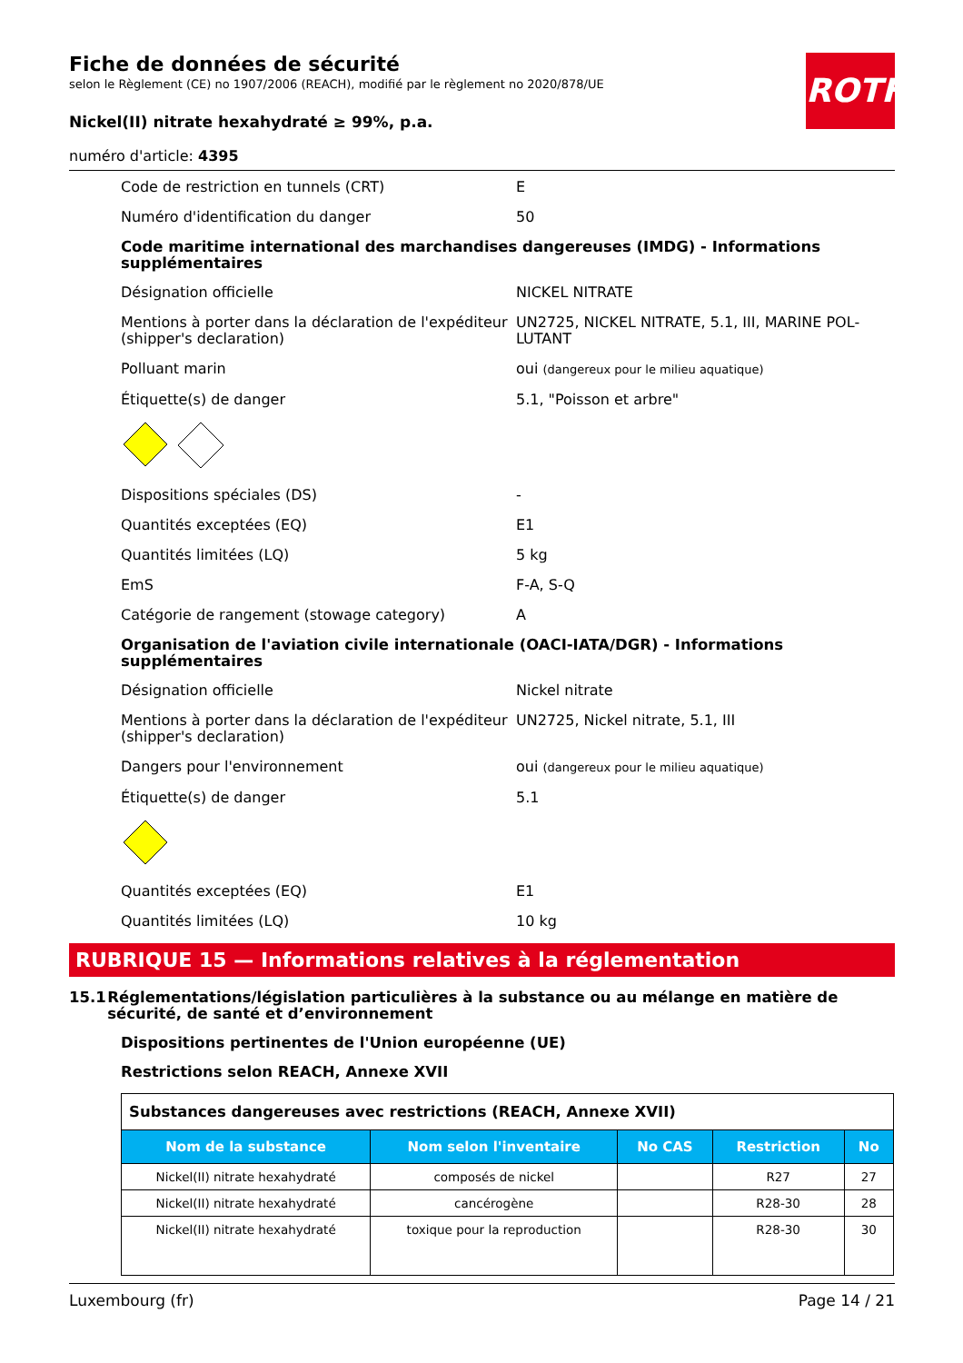ROTH
Fiche de données de sécurité
selon le Règlement (CE) no 1907/2006 (REACH), modifié par le règlement no 2020/878/UE
Nickel(II) nitrate hexahydraté ≥ 99%, p.a.
numéro d'article: 4395
Code de restriction en tunnels (CRT) E
Numéro d'identification du danger 50
Code maritime international des marchandises dangereuses (IMDG) - Informations supplémentaires
Désignation officielle NICKEL NITRATE
Mentions à porter dans la déclaration de l'expéditeur (shipper's declaration)
UN2725, NICKEL NITRATE, 5.1, III, MARINE POL­LUTANT
Polluant marin oui (dangereux pour le milieu aquatique)
Étiquette(s) de danger 5.1, "Poisson et arbre"
Dispositions spéciales (DS) -
Quantités exceptées (EQ) E1
Quantités limitées (LQ) 5 kg
EmS F-A, S-Q
Catégorie de rangement (stowage category) A
Organisation de l'aviation civile internationale (OACI-IATA/DGR) - Informations supplémentaires
Désignation officielle Nickel nitrate
Mentions à porter dans la déclaration de l'expéditeur (shipper's declaration)
UN2725, Nickel nitrate, 5.1, III
Dangers pour l'environnement oui (dangereux pour le milieu aquatique)
Étiquette(s) de danger 5.1
Quantités exceptées (EQ) E1
Quantités limitées (LQ) 10 kg
RUBRIQUE 15 — Informations relatives à la réglementation
15.1 Réglementations/législation particulières à la substance ou au mélange en matière de sécurité, de santé et d’environnement
Dispositions pertinentes de l'Union européenne (UE)
Restrictions selon REACH, Annexe XVII
| Substances dangereuses avec restrictions (REACH, Annexe XVII) | | | | |
| Nom de la substance | Nom selon l'inventaire | No CAS | Restriction | No |
| Nickel(II) nitrate hexahydraté | composés de nickel | | R27 | 27 |
| Nickel(II) nitrate hexahydraté | cancérogène | | R28-30 | 28 |
| Nickel(II) nitrate hexahydraté | toxique pour la reproduction | | R28-30 | 30 |
Luxembourg (fr) Page 14 / 21